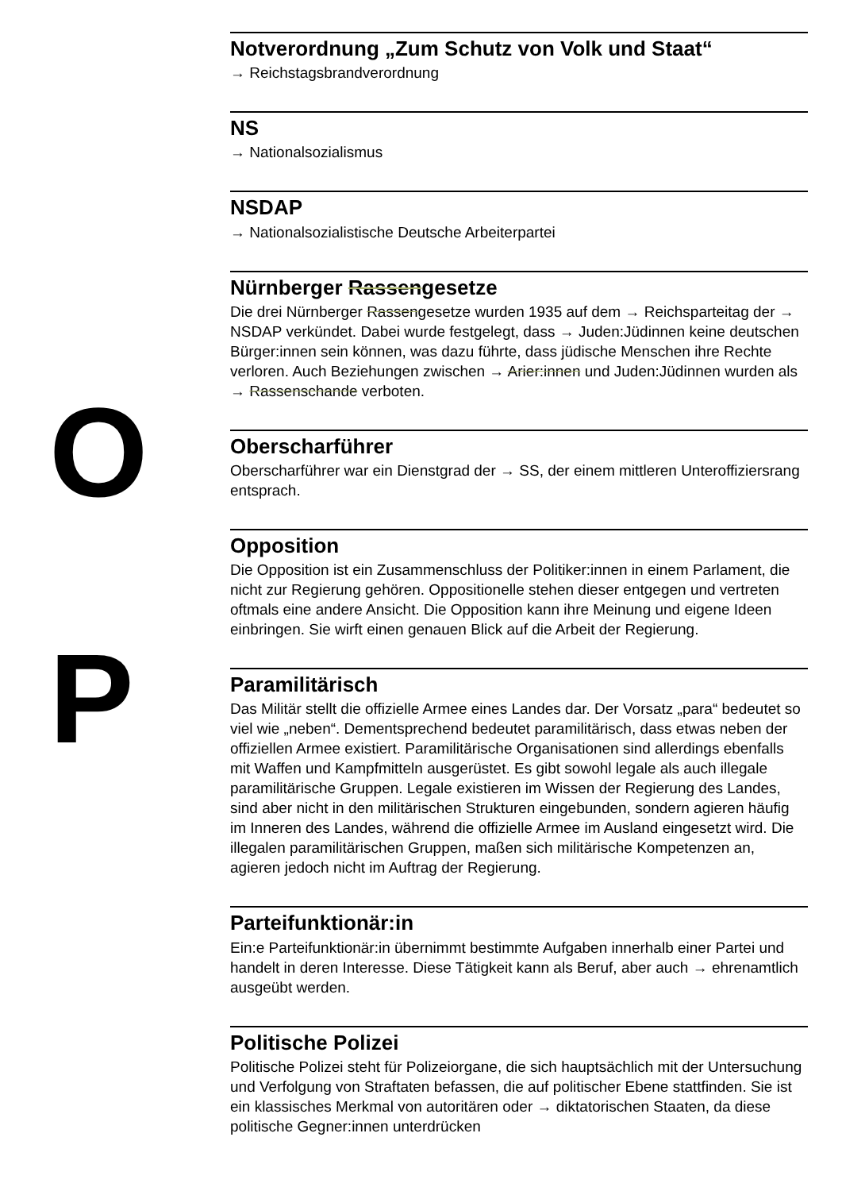O
P
Notverordnung „Zum Schutz von Volk und Staat“
→ Reichstagsbrandverordnung
NS
→ Nationalsozialismus
NSDAP
→ Nationalsozialistische Deutsche Arbeiterpartei
Nürnberger Rassengesetze
Die drei Nürnberger Rassengesetze wurden 1935 auf dem → Reichsparteitag der → NSDAP verkündet. Dabei wurde festgelegt, dass → Juden:Jüdinnen keine deutschen Bürger:innen sein können, was dazu führte, dass jüdische Menschen ihre Rechte verloren. Auch Beziehungen zwischen → Arier:innen und Juden:Jüdinnen wurden als → Rassenschande verboten.
Oberscharführer
Oberscharführer war ein Dienstgrad der → SS, der einem mittleren Unteroffiziersrang entsprach.
Opposition
Die Opposition ist ein Zusammenschluss der Politiker:innen in einem Parlament, die nicht zur Regierung gehören. Oppositionelle stehen dieser entgegen und vertreten oftmals eine andere Ansicht. Die Opposition kann ihre Meinung und eigene Ideen einbringen. Sie wirft einen genauen Blick auf die Arbeit der Regierung.
Paramilitärisch
Das Militär stellt die offizielle Armee eines Landes dar. Der Vorsatz „para“ bedeutet so viel wie „neben“. Dementsprechend bedeutet paramilitärisch, dass etwas neben der offiziellen Armee existiert. Paramilitärische Organisationen sind allerdings ebenfalls mit Waffen und Kampfmitteln ausgerüstet. Es gibt sowohl legale als auch illegale paramilitärische Gruppen. Legale existieren im Wissen der Regierung des Landes, sind aber nicht in den militärischen Strukturen eingebunden, sondern agieren häufig im Inneren des Landes, während die offizielle Armee im Ausland eingesetzt wird. Die illegalen paramilitärischen Gruppen, maßen sich militärische Kompetenzen an, agieren jedoch nicht im Auftrag der Regierung.
Parteifunktionär:in
Ein:e Parteifunktionär:in übernimmt bestimmte Aufgaben innerhalb einer Partei und handelt in deren Interesse. Diese Tätigkeit kann als Beruf, aber auch → ehrenamtlich ausgeübt werden.
Politische Polizei
Politische Polizei steht für Polizeiorgane, die sich hauptsächlich mit der Untersuchung und Verfolgung von Straftaten befassen, die auf politischer Ebene stattfinden. Sie ist ein klassisches Merkmal von autoritären oder → diktatorischen Staaten, da diese politische Gegner:innen unterdrücken